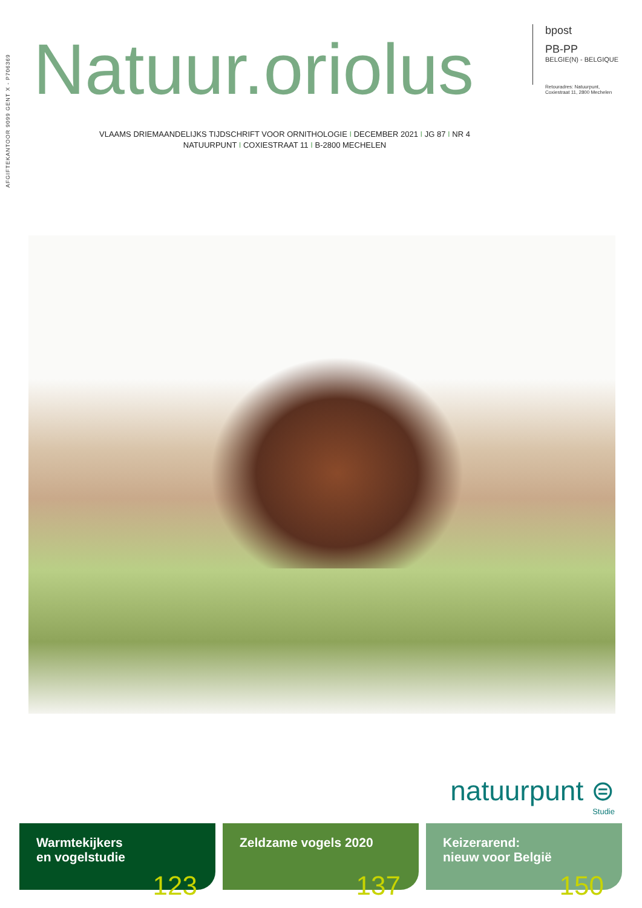AFGIFTEKANTOOR 9099 GENT X - P706369
Natuur.oriolus
bpost
PB-PP
BELGIE(N) - BELGIQUE
Retouradres: Natuurpunt,
Coxiestraat 11, 2800 Mechelen
VLAAMS DRIEMAANDELIJKS TIJDSCHRIFT VOOR ORNITHOLOGIE I DECEMBER 2021 I JG 87 I NR 4
NATUURPUNT I COXIESTRAAT 11 I B-2800 MECHELEN
natuurpunt ⊜
Studie
Warmtekijkers
en vogelstudie
123
Zeldzame vogels 2020
137
Keizerarend:
nieuw voor België
150